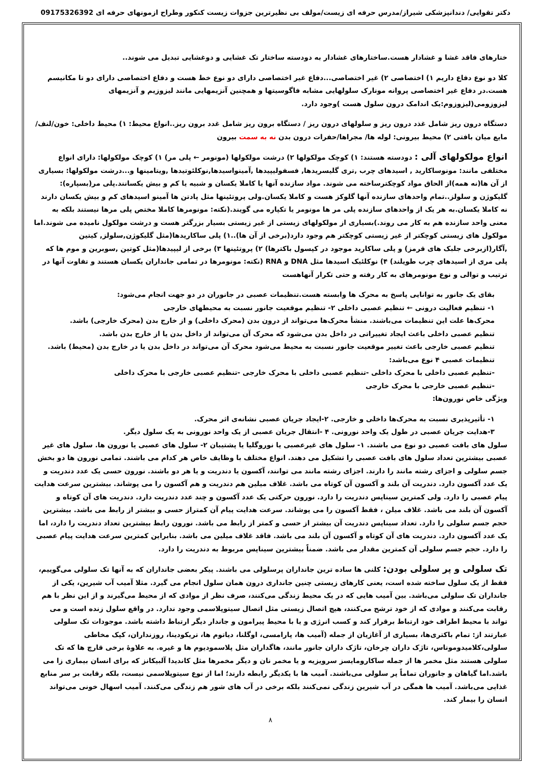دکتر تقوایی/ دندانپزشکی شیراز/مدرس حرفه ای زیست/مولف بی نظیرترین جزوات زیست کنکور وطراح ازمونهای حرفه ای 09175326392
ختارهای فاقد غشا و غشادار هست.ساختارهای غشادار به دودسته ساختار تک غشایی و دوغشایی تبدیل می شوند..
کلا دو نوع دفاع داریم ۱) اختصاصی ۲) غیر اختصاصی...دفاع غیر اختصاصی دارای دو نوع خط هست و دفاع اختصاصی دارای دو تا مکانیسم هست.در دفاع غیر اختصاصی پروانه مونارک سلولهایی مشابه فاگوسیتها و همچنین آنزیمهایی مانند لیزوزیم و آنزیمهای لیزوزومی(لیزوزوم:یک اندامک درون سلول هست )وجود دارد.
دستگاه درون ریز شامل غذد درون ریز و سلولهای درون ریز / دستگاه برون ریز شامل غدد برون ریز..انواع محیط: ۱) محیط داخلی: خون/لنف/مایع میان بافتی ۲) محیط بیرونی: لوله ها/ مجراها/حفرات درون بدن نه به سمت بیرون
انواع مولکولهای آلی : دودسته هستند: ۱) کوچک مولکولها ۲) درشت مولکولها (مونومر ← پلی مر) ۱) کوچک مولکولها: دارای انواع مختلفی مانند: مونوساکارید , اسیدهای چرب ,تری گلیسریدها, فسفولیپیدها ,آمینواسیدها,نوکلئوتیدها ,ویتامینها و...درشت مولکولها: بسیاری از آن ها(نه همه)از الحاق مواد کوچکترساخته می شوند. مواد سازنده آنها یا کاملا یکسان و شبیه یا کم و بیش یکسانند.پلی مر(بسپاره): گلیکوژن و سلولز..تمام واحدهای سازنده آنها گلوکز هست و کاملا یکسان.ولی پروتئینها مثل پادتن ها آمینو اسیدهای کم و بیش یکسان دارند نه کاملا یکسان.به هر یک از واحدهای سازنده پلی مر ها مونومر یا تکپاره می گویند.(نکته: مونومرها کاملا مختص پلی مرها نیستند بلکه به معنی واحد سازنده هم به کار می روند.)بسیاری از مولکولهای زیستی از غیر زیستی بسیار بزرگتر هست و درشت مولکول نامیده می شوند.اما مولکول های زیستی کوچکتر از غیر زیستی کوچکتر هم وجود دارد(برخی از آن ها)..۱) پلی ساکاریدها(مثل گلیکوژن,سلولز, کیتین ,آگار(ازبرخی جلبک های قرمز) و پلی ساکارید موجود در کپسول باکترها) ۲) پروتئینها ۳) برخی از لیپیدها(مثل کوتین ,سوبرین و موم ها که پلی مری از اسیدهای چرب طویلند) ۴) نوکلئیک اسیدها مثل DNA و RNA (نکته: مونومرها در تمامی جانداران یکسان هستند و تفاوت آنها در ترتیب و توالی و نوع مونومرهای به کار رفته و حتی تکرار آنهاهست
بقای یک جانور به توانایی پاسخ به محرک ها وابسته هست.تنظیمات عصبی در جانوران در دو جهت انجام می‌شود:
۱- تنظیم فعالیت درونی ← تنظیم عصبی داخلی ۲- تنظیم موقعیت جانور نسبت به محیطهای خارجی
محرک‌ها علت این تنظیمات می‌باشند. منشأ محرک‌ها می‌تواند از درون بدن (محرک داخلی) و از خارج بدن (محرک خارجی) باشد.
تنظیم عصبی داخلی باعث ایجاد تغییراتی در داخل بدن می‌شود که محرک آن می‌تواند از داخل بدن یا از خارج بدن باشد.
تنظیم عصبی خارجی باعث تغییر موقعیت جانور نسبت به محیط می‌شود محرک آن می‌تواند در داخل بدن یا در خارج بدن (محیط) باشد.
تنظیمات عصبی ۴ نوع می‌باشد:
-تنظیم عصبی داخلی با محرک داخلی -تنظیم عصبی داخلی با محرک خارجی -تنظیم عصبی خارجی با محرک داخلی
-تنظیم عصبی خارجی با محرک خارجی
ویژگی خاص نورون‌ها:
۱- تأثیرپذیری نسبت به محرک‌ها داخلی و خارجی. ۲-ایجاد جریان عصبی نشانه‌ی اثر محرک.
۳-هدایت جریان عصبی در طول یک واحد نورونی. ۴ -انتقال جریان عصبی از یک واحد نورونی به یک سلول دیگر.
سلول های بافت عصبی دو نوع می باشند. ۱- سلول های غیرعصبی یا نوروگلیا یا پشتیبان ۲- سلول های عصبی یا نورون ها. سلول های غیر عصبی بیشترین تعداد سلول های بافت عصبی را تشکیل می دهند. انواع مختلف با وظایف خاص هر کدام می باشند. تمامی نورون ها دو بخش جسم سلولی و اجزای رشته مانند را دارند. اجزای رشته مانند می توانند، آکسون یا دندریت و یا هر دو باشند. نورون حسی یک عدد دندریت و یک عدد آکسون دارد. دندریت آن بلند و آکسون آن کوتاه می باشد. غلاف میلین هم دندریت و هم آکسون را می پوشاند. بیشترین سرعت هدایت پیام عصبی را دارد. ولی کمترین سیناپس دندریت را دارد. نورون حرکتی یک عدد آکسون و چند عدد دندریت دارد. دندریت های آن کوتاه و آکسون آن بلند می باشد. غلاف میلن ، فقط آکسون را می پوشاند. سرعت هدایت پیام آن کمتراز حسی و بیشتر از رابط می باشد. بیشترین حجم جسم سلولی را دارد. تعداد سیناپس دندریت آن بیشتر از حسی و کمتر از رابط می باشد. نورون رابط بیشترین تعداد دندریت را دارد، اما یک عدد آکسون دارد. دندریت های آن کوتاه و آکسون آن بلند می باشد. فاقد غلاف میلین می باشد. بنابراین کمترین سرعت هدایت پیام عصبی را دارد. حجم جسم سلولی آن کمترین مقدار می باشد. ضمناً بیشترین سیناپس مربوط به دندریت را دارد.
تک سلولی و پر سلولی بودن: کلنی ها ساده ترین جانداران پرسلولی می باشند. پیکر بعضی جانداران که به آنها تک سلولی می‌گوییم، فقط از یک سلول ساخته شده است، یعنی کارهای زیستی چنین جانداری درون همان سلول انجام می گیرد. مثلا آمیب آب شیرین، یکی از جانداران تک سلولی می‌باشد. بین آمیب هایی که در یک محیط زندگی می‌کنند، صرف نظر از موادی که از محیط می‌گیرند و از این نظر با هم رقابت می‌کنند و موادی که از خود ترشح می‌کنند، هیچ اتصال زیستی مثل اتصال سیتوپلاسمی وجود ندارد. در واقع سلول زنده است و می تواند با محیط اطراف خود ارتباط برقرار کند و کسب انرژی و یا با محیط پیرامون و جاندار دیگر ارتباط داشته باشد. موجودات تک سلولی عبارتند از: تمام باکتری‌ها، بسیاری از آغازیان از جمله (آمیب ها، پارامسی، اوگلنا، دیاتوم ها، تریکودینا، روزنداران، کپک مخاطی سلولی،کلامیدوموناس، تاژک داران چرخان، تاژک داران جانور مانند، هاگداران مثل پلاسمودیوم ها و غیره. به علاوهٔ برخی قارچ ها که تک سلولی هستند مثل مخمر ها از جمله ساکارومایسز سرویزیه و یا مخمر نان و دیگر مخمرها مثل کاندیدا آلبیکانز که برای انسان بیماری زا می باشد.اما گیاهان و جانوران تماماً پر سلولی می‌باشند. آمیب ها با یکدیگر رابطه دارند؛ اما از نوع سیتوپلاسمی نیست، بلکه رقابت بر سر منابع غذایی می‌باشد. آمیب ها همگی در آب شیرین زندگی نمی‌کنند بلکه برخی در آب های شور هم زندگی می‌کنند. آمیب اسهال خونی می‌تواند انسان را بیمار کند.
۸